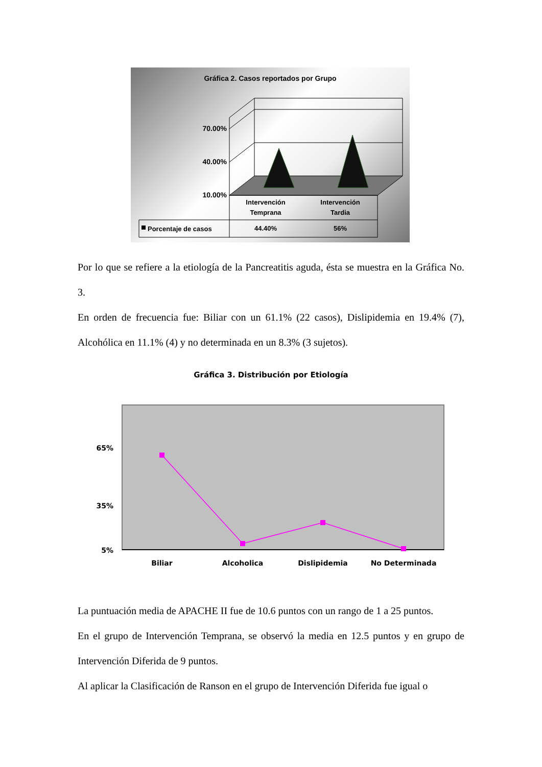Gráfica 2. Casos reportados por Grupo
70.00%
40.00%
10.00%
Intervención
Temprana
Intervención
Tardia
Porcentaje de casos
44.40%
56%
Por lo que se refiere a la etiología de la Pancreatitis aguda, ésta se muestra en la Gráfica No. 3.
En orden de frecuencia fue: Biliar con un 61.1% (22 casos), Dislipidemia en 19.4% (7), Alcohólica en 11.1% (4) y no determinada en un 8.3% (3 sujetos).
Gráfica 3. Distribución por Etiología
65%
35%
5%
Biliar
Alcoholica
Dislipidemia
No Determinada
La puntuación media de APACHE II fue de 10.6 puntos con un rango de 1 a 25 puntos.
En el grupo de Intervención Temprana, se observó la media en 12.5 puntos y en grupo de Intervención Diferida de 9 puntos.
Al aplicar la Clasificación de Ranson en el grupo de Intervención Diferida fue igual o